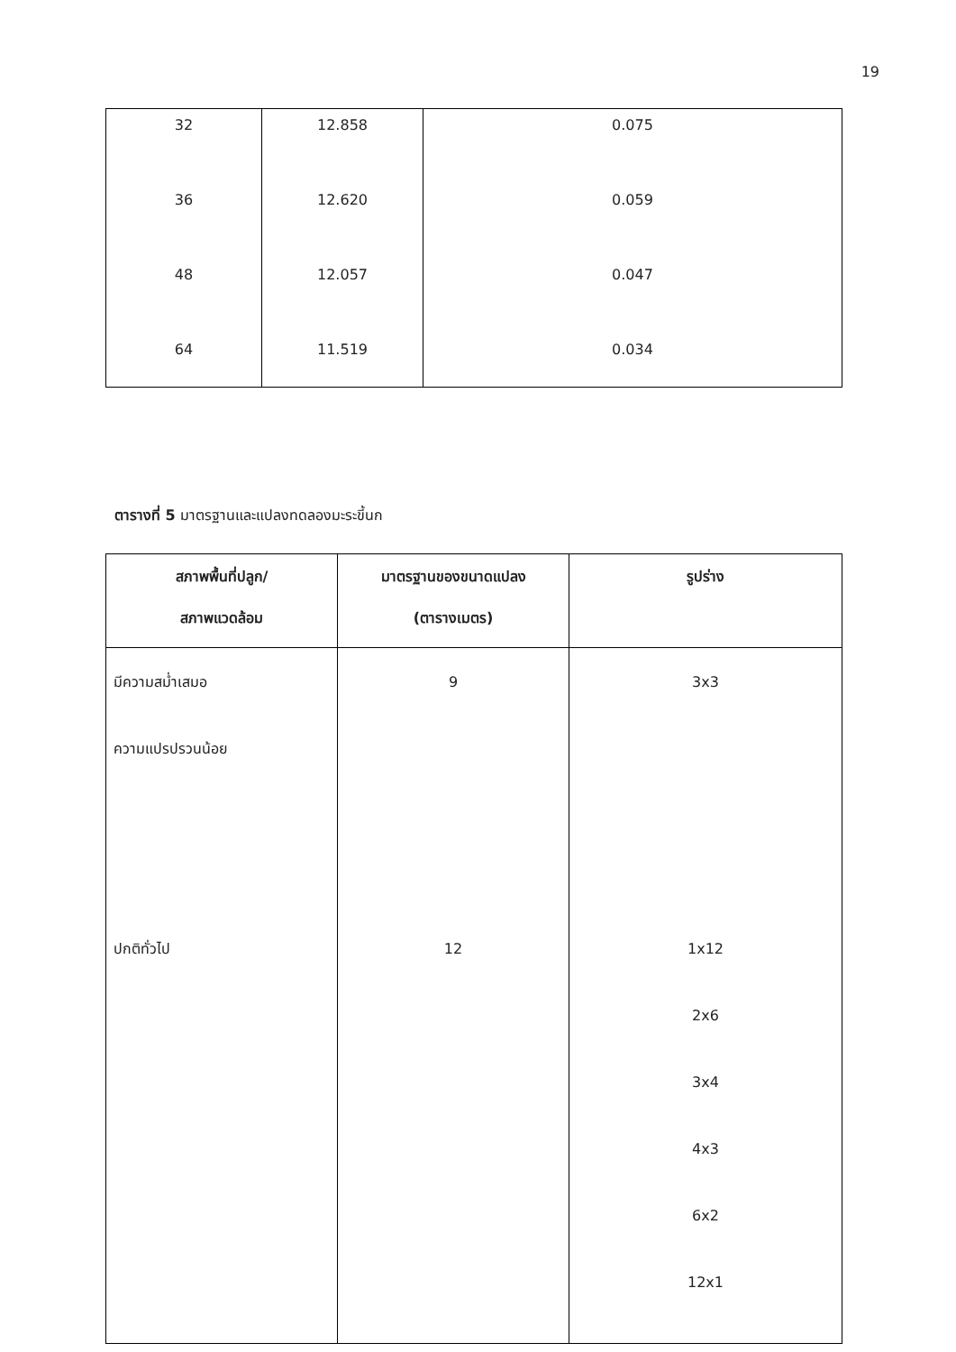19
| 32 | 12.858 | 0.075 |
| 36 | 12.620 | 0.059 |
| 48 | 12.057 | 0.047 |
| 64 | 11.519 | 0.034 |
ตารางที่ 5 มาตรฐานและแปลงทดลองมะระขี้นก
| สภาพพื้นที่ปลูก/ สภาพแวดล้อม | มาตรฐานของขนาดแปลง (ตารางเมตร) | รูปร่าง |
| --- | --- | --- |
| มีความสม่ำเสมอ ความแปรปรวนน้อย ปกติทั่วไป | 9 12 | 3x3 1x12 2x6 3x4 4x3 6x2 12x1 |